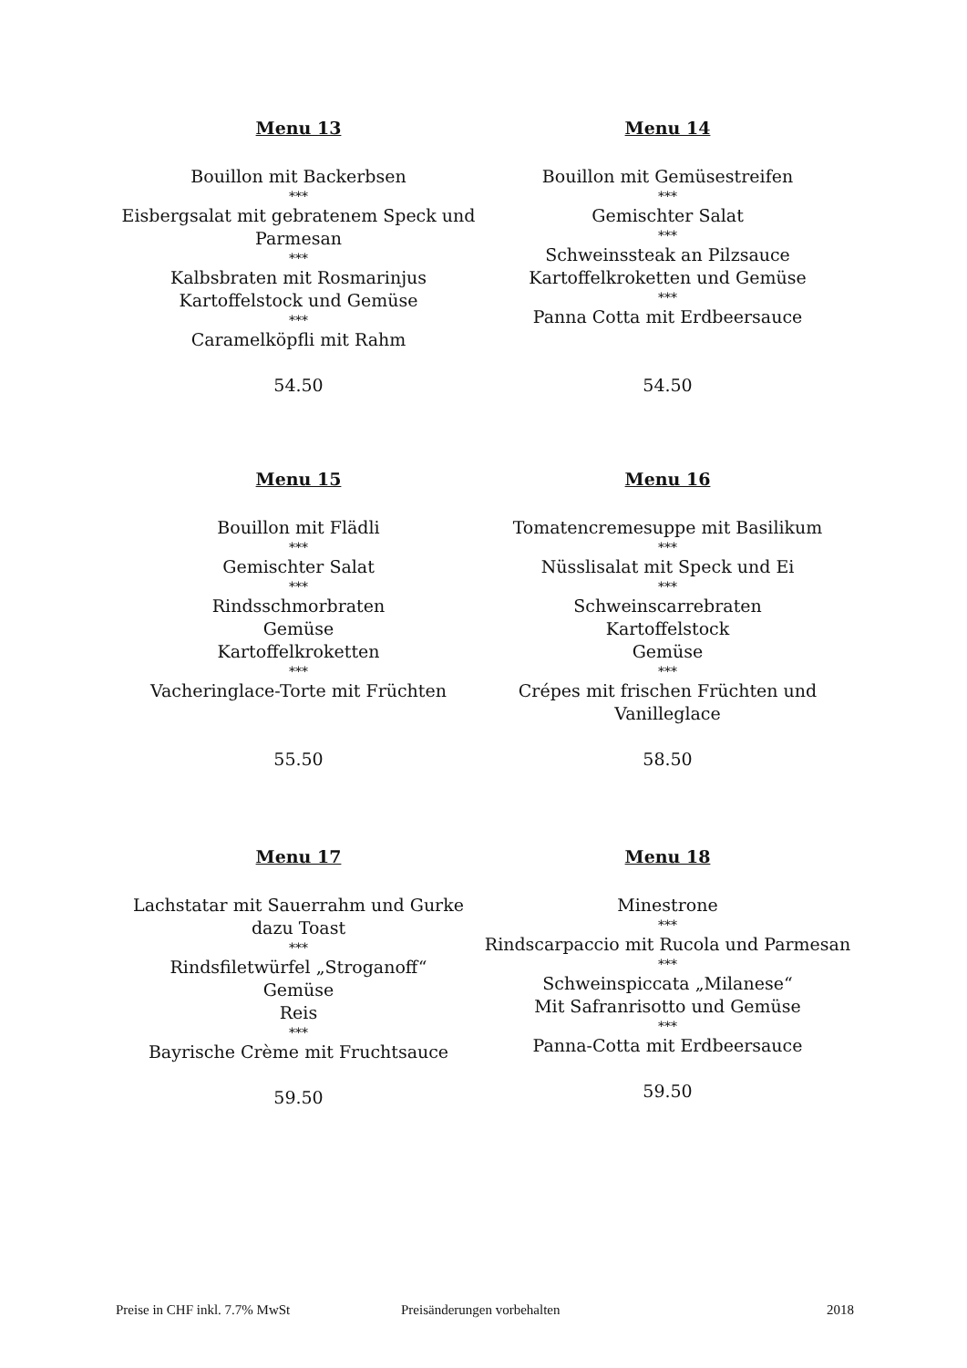Menu 13
Bouillon mit Backerbsen
***
Eisbergsalat mit gebratenem Speck und
Parmesan
***
Kalbsbraten mit Rosmarinjus
Kartoffelstock und Gemüse
***
Caramelköpfli mit Rahm
54.50
Menu 14
Bouillon mit Gemüsestreifen
***
Gemischter Salat
***
Schweinssteak an Pilzsauce
Kartoffelkroketten und Gemüse
***
Panna Cotta mit Erdbeersauce
54.50
Menu 15
Bouillon mit Flädli
***
Gemischter Salat
***
Rindsschmorbraten
Gemüse
Kartoffelkroketten
***
Vacheringlace-Torte mit Früchten
55.50
Menu 16
Tomatencremesuppe mit Basilikum
***
Nüsslisalat mit Speck und Ei
***
Schweinscarrebraten
Kartoffelstock
Gemüse
***
Crépes mit frischen Früchten und
Vanilleglace
58.50
Menu 17
Lachstatar mit Sauerrahm und Gurke
dazu Toast
***
Rindsfiletwürfel „Stroganoff“
Gemüse
Reis
***
Bayrische Crème mit Fruchtsauce
59.50
Menu 18
Minestrone
***
Rindscarpaccio mit Rucola und Parmesan
***
Schweinspiccata „Milanese“
Mit Safranrisotto und Gemüse
***
Panna-Cotta mit Erdbeersauce
59.50
Preise in CHF inkl. 7.7% MwSt Preisänderungen vorbehalten 2018